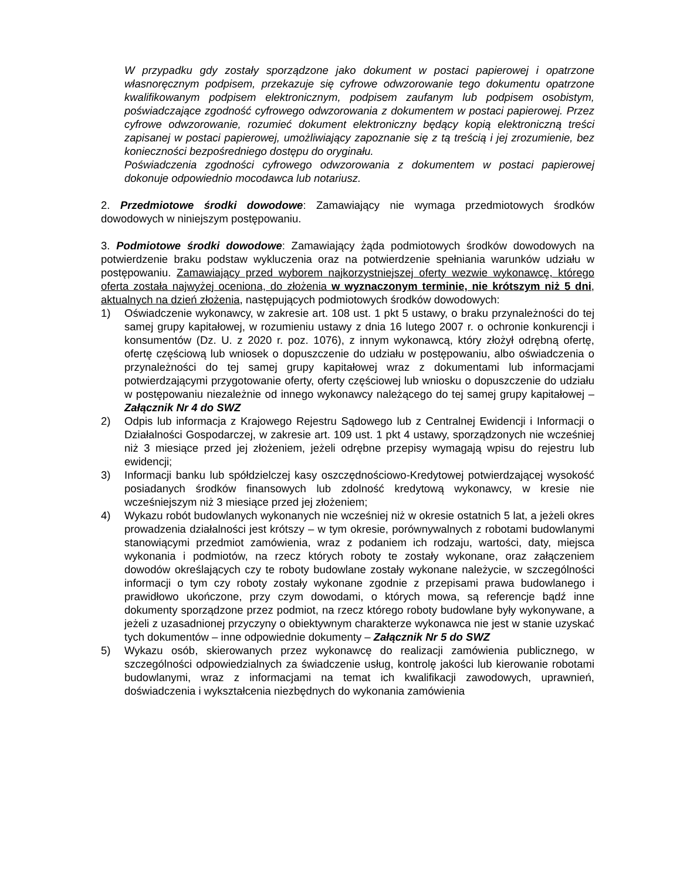W przypadku gdy zostały sporządzone jako dokument w postaci papierowej i opatrzone własnoręcznym podpisem, przekazuje się cyfrowe odwzorowanie tego dokumentu opatrzone kwalifikowanym podpisem elektronicznym, podpisem zaufanym lub podpisem osobistym, poświadczające zgodność cyfrowego odwzorowania z dokumentem w postaci papierowej. Przez cyfrowe odwzorowanie, rozumieć dokument elektroniczny będący kopią elektroniczną treści zapisanej w postaci papierowej, umożliwiający zapoznanie się z tą treścią i jej zrozumienie, bez konieczności bezpośredniego dostępu do oryginału.
Poświadczenia zgodności cyfrowego odwzorowania z dokumentem w postaci papierowej dokonuje odpowiednio mocodawca lub notariusz.
2. Przedmiotowe środki dowodowe: Zamawiający nie wymaga przedmiotowych środków dowodowych w niniejszym postępowaniu.
3. Podmiotowe środki dowodowe: Zamawiający żąda podmiotowych środków dowodowych na potwierdzenie braku podstaw wykluczenia oraz na potwierdzenie spełniania warunków udziału w postępowaniu. Zamawiający przed wyborem najkorzystniejszej oferty wezwie wykonawcę, którego oferta została najwyżej oceniona, do złożenia w wyznaczonym terminie, nie krótszym niż 5 dni, aktualnych na dzień złożenia, następujących podmiotowych środków dowodowych:
1) Oświadczenie wykonawcy, w zakresie art. 108 ust. 1 pkt 5 ustawy, o braku przynależności do tej samej grupy kapitałowej, w rozumieniu ustawy z dnia 16 lutego 2007 r. o ochronie konkurencji i konsumentów (Dz. U. z 2020 r. poz. 1076), z innym wykonawcą, który złożył odrębną ofertę, ofertę częściową lub wniosek o dopuszczenie do udziału w postępowaniu, albo oświadczenia o przynależności do tej samej grupy kapitałowej wraz z dokumentami lub informacjami potwierdzającymi przygotowanie oferty, oferty częściowej lub wniosku o dopuszczenie do udziału w postępowaniu niezależnie od innego wykonawcy należącego do tej samej grupy kapitałowej – Załącznik Nr 4 do SWZ
2) Odpis lub informacja z Krajowego Rejestru Sądowego lub z Centralnej Ewidencji i Informacji o Działalności Gospodarczej, w zakresie art. 109 ust. 1 pkt 4 ustawy, sporządzonych nie wcześniej niż 3 miesiące przed jej złożeniem, jeżeli odrębne przepisy wymagają wpisu do rejestru lub ewidencji;
3) Informacji banku lub spółdzielczej kasy oszczędnościowo-Kredytowej potwierdzającej wysokość posiadanych środków finansowych lub zdolność kredytową wykonawcy, w kresie nie wcześniejszym niż 3 miesiące przed jej złożeniem;
4) Wykazu robót budowlanych wykonanych nie wcześniej niż w okresie ostatnich 5 lat, a jeżeli okres prowadzenia działalności jest krótszy – w tym okresie, porównywalnych z robotami budowlanymi stanowiącymi przedmiot zamówienia, wraz z podaniem ich rodzaju, wartości, daty, miejsca wykonania i podmiotów, na rzecz których roboty te zostały wykonane, oraz załączeniem dowodów określających czy te roboty budowlane zostały wykonane należycie, w szczególności informacji o tym czy roboty zostały wykonane zgodnie z przepisami prawa budowlanego i prawidłowo ukończone, przy czym dowodami, o których mowa, są referencje bądź inne dokumenty sporządzone przez podmiot, na rzecz którego roboty budowlane były wykonywane, a jeżeli z uzasadnionej przyczyny o obiektywnym charakterze wykonawca nie jest w stanie uzyskać tych dokumentów – inne odpowiednie dokumenty – Załącznik Nr 5 do SWZ
5) Wykazu osób, skierowanych przez wykonawcę do realizacji zamówienia publicznego, w szczególności odpowiedzialnych za świadczenie usług, kontrolę jakości lub kierowanie robotami budowlanymi, wraz z informacjami na temat ich kwalifikacji zawodowych, uprawnień, doświadczenia i wykształcenia niezbędnych do wykonania zamówienia